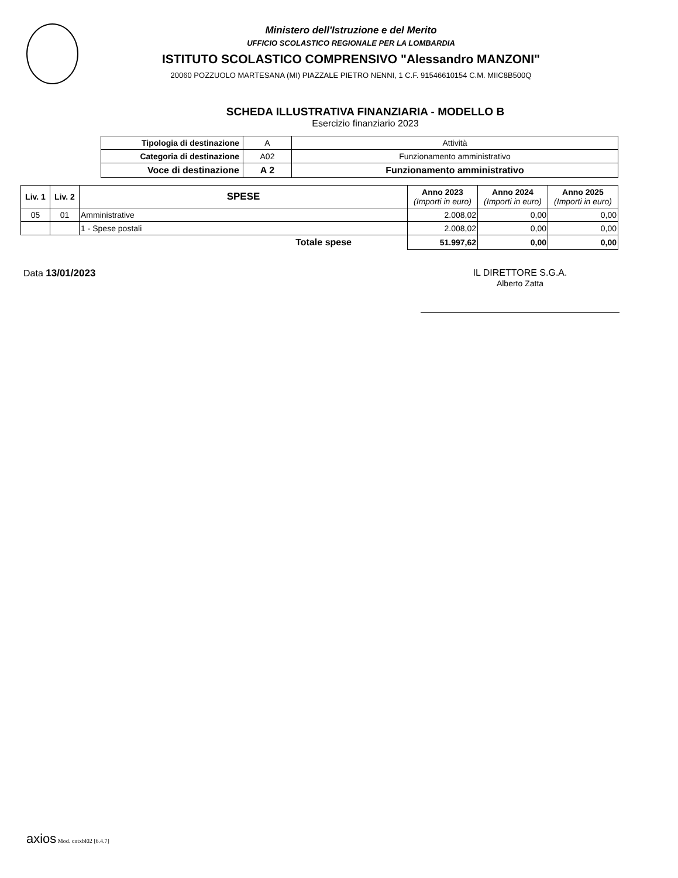Ministero dell'Istruzione e del Merito
UFFICIO SCOLASTICO REGIONALE PER LA LOMBARDIA
ISTITUTO SCOLASTICO COMPRENSIVO "Alessandro MANZONI"
20060 POZZUOLO MARTESANA (MI) PIAZZALE PIETRO NENNI, 1 C.F. 91546610154 C.M. MIIC8B500Q
SCHEDA ILLUSTRATIVA FINANZIARIA - MODELLO B
Esercizio finanziario 2023
| Tipologia di destinazione | A | Attività |
| Categoria di destinazione | A02 | Funzionamento amministrativo |
| Voce di destinazione | A 2 | Funzionamento amministrativo |
| Liv. 1 | Liv. 2 | SPESE | Anno 2023 (Importi in euro) | Anno 2024 (Importi in euro) | Anno 2025 (Importi in euro) |
| --- | --- | --- | --- | --- | --- |
| 05 | 01 | Amministrative | 2.008,02 | 0,00 | 0,00 |
| | | 1 - Spese postali | 2.008,02 | 0,00 | 0,00 |
| Totale spese | | | 51.997,62 | 0,00 | 0,00 |
Data 13/01/2023 IL DIRETTORE S.G.A.
Alberto Zatta
axios Mod. cntxbl02 [6.4.7]